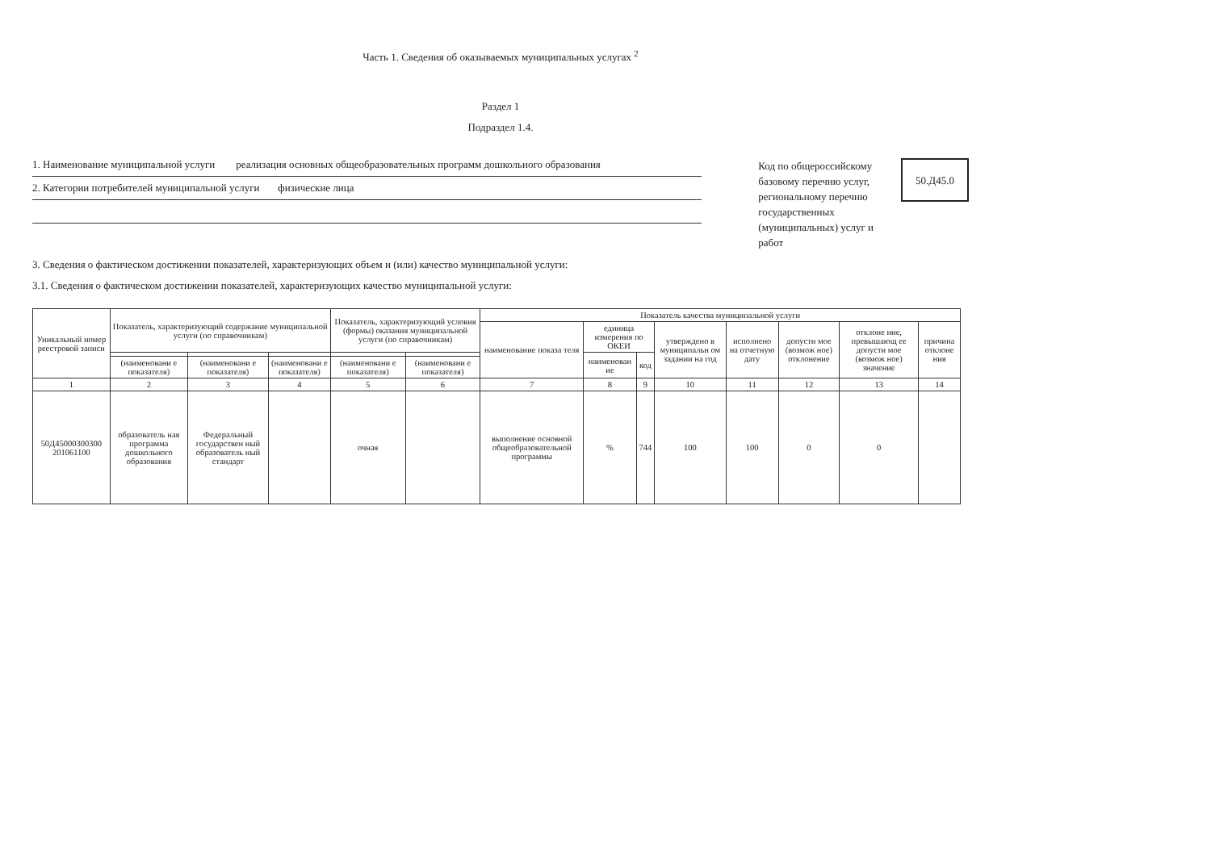Часть 1. Сведения об оказываемых муниципальных услугах <sup>2</sup>
Раздел 1
Подраздел 1.4.
1. Наименование муниципальной услуги реализация основных общеобразовательных программ дошкольного образования
2. Категории потребителей муниципальной услуги физические лица
Код по общероссийскому
базовому перечню услуг,
региональному перечню
государственных
(муниципальных) услуг и работ
50.Д45.0
3. Сведения о фактическом достижении показателей, характеризующих объем и (или) качество муниципальной услуги:
3.1. Сведения о фактическом достижении показателей, характеризующих качество муниципальной услуги:
| Уникальный номер реестровой записи | Показатель, характеризующий содержание муниципальной услуги (по справочникам) | | | Показатель, характеризующий условия (формы) оказания муниципальной услуги (по справочникам) | | Показатель качества муниципальной услуги | | | | | | | |
| --- | --- | --- | --- | --- | --- | --- | --- | --- | --- | --- | --- | --- | --- |
| | | | | | | наименование показа теля | единица измерения по ОКЕИ | | утверждено в муниципальн ом задании на год | исполнено на отчетную дату | допусти мое (возмож ное) отклонение | отклоне ние, превышающ ее допусти мое (возмож ное) значение | причина отклоне ния |
| | | | | | | | наименован ие | код | | | | | |
| | (наименовани е показателя) | (наименовани е показателя) | (наименовани е показателя) | (наименовани е показателя) | (наименовани е показателя) | | | | | | | | |
| 1 | 2 | 3 | 4 | 5 | 6 | 7 | 8 | 9 | 10 | 11 | 12 | 13 | 14 |
| 50Д45000300300 201061100 | образователь ная программа дошкольного образования | Федеральный государствен ный образователь ный стандарт | | очная | | выполнение основной общеобразовательной программы | % | 744 | 100 | 100 | 0 | 0 | |